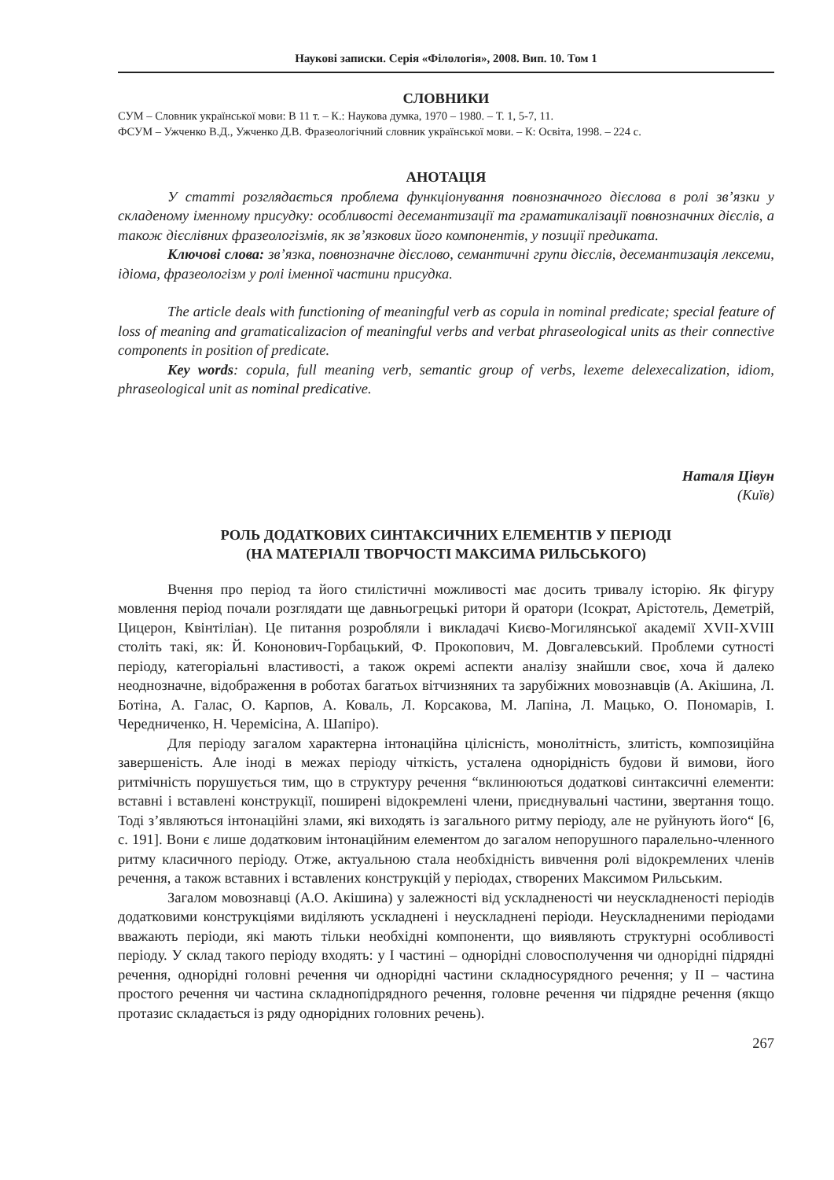Наукові записки. Серія «Філологія», 2008. Вип. 10. Том 1
СЛОВНИКИ
СУМ – Словник української мови: В 11 т. – К.: Наукова думка, 1970 – 1980. – Т. 1, 5-7, 11.
ФСУМ – Ужченко В.Д., Ужченко Д.В. Фразеологічний словник української мови. – К: Освіта, 1998. – 224 с.
АНОТАЦІЯ
У статті розглядається проблема функціонування повнозначного дієслова в ролі зв’язки у складеному іменному присудку: особливості десемантизації та граматикалізації повнозначних дієслів, а також дієслівних фразеологізмів, як зв’язкових його компонентів, у позиції предиката.
Ключові слова: зв’язка, повнозначне дієслово, семантичні групи дієслів, десемантизація лексеми, ідіома, фразеологізм у ролі іменної частини присудка.
The article deals with functioning of meaningful verb as copula in nominal predicate; special feature of loss of meaning and gramaticalizacion of meaningful verbs and verbat phraseological units as their connective components in position of predicate.
Key words: copula, full meaning verb, semantic group of verbs, lexeme delexecalization, idiom, phraseological unit as nominal predicative.
Наталя Цівун
(Київ)
РОЛЬ ДОДАТКОВИХ СИНТАКСИЧНИХ ЕЛЕМЕНТІВ У ПЕРІОДІ
(НА МАТЕРІАЛІ ТВОРЧОСТІ МАКСИМА РИЛЬСЬКОГО)
Вчення про період та його стилістичні можливості має досить тривалу історію. Як фігуру мовлення період почали розглядати ще давньогрецькі ритори й оратори (Ісократ, Арістотель, Деметрій, Цицерон, Квінтіліан). Це питання розробляли і викладачі Києво-Могилянської академії XVII-XVIII століть такі, як: Й. Кононович-Горбацький, Ф. Прокопович, М. Довгалевський. Проблеми сутності періоду, категоріальні властивості, а також окремі аспекти аналізу знайшли своє, хоча й далеко неоднозначне, відображення в роботах багатьох вітчизняних та зарубіжних мовознавців (А. Акішина, Л. Ботіна, А. Галас, О. Карпов, А. Коваль, Л. Корсакова, М. Лапіна, Л. Мацько, О. Пономарів, І. Чередниченко, Н. Черемісіна, А. Шапіро).
Для періоду загалом характерна інтонаційна цілісність, монолітність, злитість, композиційна завершеність. Але іноді в межах періоду чіткість, усталена однорідність будови й вимови, його ритмічність порушується тим, що в структуру речення “вклинюються додаткові синтаксичні елементи: вставні і вставлені конструкції, поширені відокремлені члени, приєднувальні частини, звертання тощо. Тоді з’являються інтонаційні злами, які виходять із загального ритму періоду, але не руйнують його“ [6, с. 191]. Вони є лише додатковим інтонаційним елементом до загалом непорушного паралельно-членного ритму класичного періоду. Отже, актуальною стала необхідність вивчення ролі відокремлених членів речення, а також вставних і вставлених конструкцій у періодах, створених Максимом Рильським.
Загалом мовознавці (А.О. Акішина) у залежності від ускладненості чи неускладненості періодів додатковими конструкціями виділяють ускладнені і неускладнені періоди. Неускладненими періодами вважають періоди, які мають тільки необхідні компоненти, що виявляють структурні особливості періоду. У склад такого періоду входять: у I частині – однорідні словосполучення чи однорідні підрядні речення, однорідні головні речення чи однорідні частини складносурядного речення; у II – частина простого речення чи частина складнопідрядного речення, головне речення чи підрядне речення (якщо протазис складається із ряду однорідних головних речень).
267